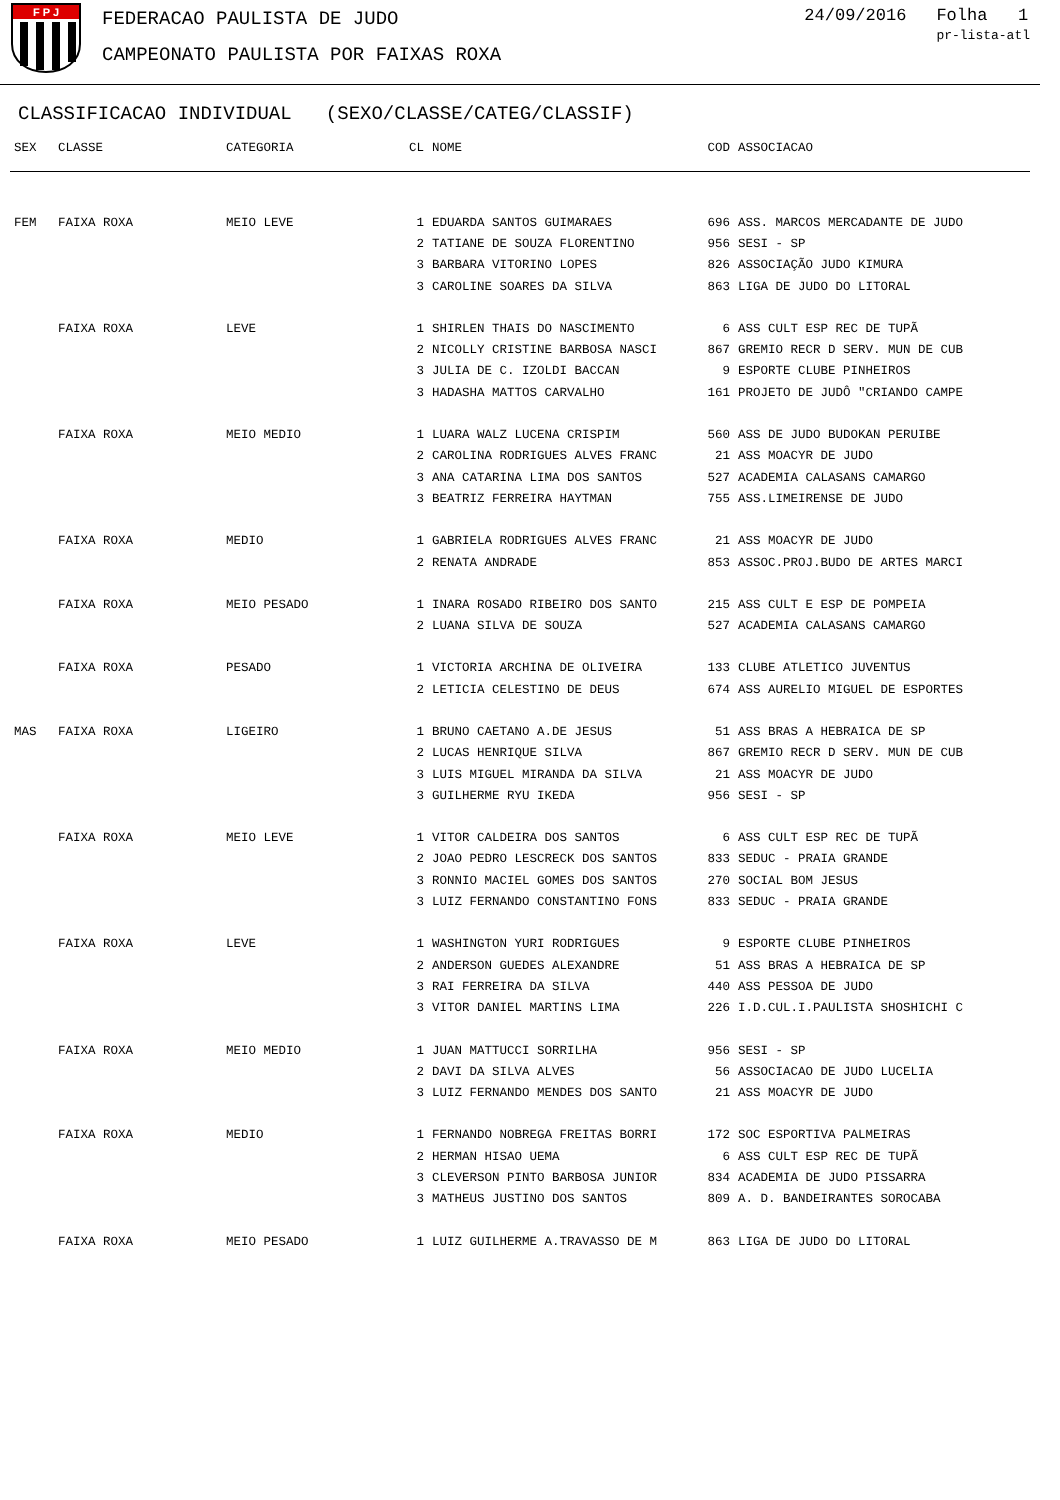F P J
FEDERACAO PAULISTA DE JUDO
CAMPEONATO PAULISTA POR FAIXAS ROXA
24/09/2016 Folha 1
pr-lista-atl
CLASSIFICACAO INDIVIDUAL (SEXO/CLASSE/CATEG/CLASSIF)
| SEX | CLASSE | CATEGORIA | CL | NOME | COD | ASSOCIACAO |
| --- | --- | --- | --- | --- | --- | --- |
| FEM | FAIXA ROXA | MEIO LEVE | 1 | EDUARDA SANTOS GUIMARAES | 696 | ASS. MARCOS MERCADANTE DE JUDO |
| | | | 2 | TATIANE DE SOUZA FLORENTINO | 956 | SESI - SP |
| | | | 3 | BARBARA VITORINO LOPES | 826 | ASSOCIAÇÃO JUDO KIMURA |
| | | | 3 | CAROLINE SOARES DA SILVA | 863 | LIGA DE JUDO DO LITORAL |
| | FAIXA ROXA | LEVE | 1 | SHIRLEN THAIS DO NASCIMENTO | 6 | ASS CULT ESP REC DE TUPÃ |
| | | | 2 | NICOLLY CRISTINE BARBOSA NASCI | 867 | GREMIO RECR D SERV. MUN DE CUB |
| | | | 3 | JULIA DE C. IZOLDI BACCAN | 9 | ESPORTE CLUBE PINHEIROS |
| | | | 3 | HADASHA MATTOS CARVALHO | 161 | PROJETO DE JUDÔ "CRIANDO CAMPE |
| | FAIXA ROXA | MEIO MEDIO | 1 | LUARA WALZ LUCENA CRISPIM | 560 | ASS DE JUDO BUDOKAN PERUIBE |
| | | | 2 | CAROLINA RODRIGUES ALVES FRANC | 21 | ASS MOACYR DE JUDO |
| | | | 3 | ANA CATARINA LIMA DOS SANTOS | 527 | ACADEMIA CALASANS CAMARGO |
| | | | 3 | BEATRIZ FERREIRA HAYTMAN | 755 | ASS.LIMEIRENSE DE JUDO |
| | FAIXA ROXA | MEDIO | 1 | GABRIELA RODRIGUES ALVES FRANC | 21 | ASS MOACYR DE JUDO |
| | | | 2 | RENATA ANDRADE | 853 | ASSOC.PROJ.BUDO DE ARTES MARCI |
| | FAIXA ROXA | MEIO PESADO | 1 | INARA ROSADO RIBEIRO DOS SANTO | 215 | ASS CULT E ESP DE POMPEIA |
| | | | 2 | LUANA SILVA DE SOUZA | 527 | ACADEMIA CALASANS CAMARGO |
| | FAIXA ROXA | PESADO | 1 | VICTORIA ARCHINA DE OLIVEIRA | 133 | CLUBE ATLETICO JUVENTUS |
| | | | 2 | LETICIA CELESTINO DE DEUS | 674 | ASS AURELIO MIGUEL DE ESPORTES |
| MAS | FAIXA ROXA | LIGEIRO | 1 | BRUNO CAETANO A.DE JESUS | 51 | ASS BRAS A HEBRAICA DE SP |
| | | | 2 | LUCAS HENRIQUE SILVA | 867 | GREMIO RECR D SERV. MUN DE CUB |
| | | | 3 | LUIS MIGUEL MIRANDA DA SILVA | 21 | ASS MOACYR DE JUDO |
| | | | 3 | GUILHERME RYU IKEDA | 956 | SESI - SP |
| | FAIXA ROXA | MEIO LEVE | 1 | VITOR CALDEIRA DOS SANTOS | 6 | ASS CULT ESP REC DE TUPÃ |
| | | | 2 | JOAO PEDRO LESCRECK DOS SANTOS | 833 | SEDUC - PRAIA GRANDE |
| | | | 3 | RONNIO MACIEL GOMES DOS SANTOS | 270 | SOCIAL BOM JESUS |
| | | | 3 | LUIZ FERNANDO CONSTANTINO FONS | 833 | SEDUC - PRAIA GRANDE |
| | FAIXA ROXA | LEVE | 1 | WASHINGTON YURI RODRIGUES | 9 | ESPORTE CLUBE PINHEIROS |
| | | | 2 | ANDERSON GUEDES ALEXANDRE | 51 | ASS BRAS A HEBRAICA DE SP |
| | | | 3 | RAI FERREIRA DA SILVA | 440 | ASS PESSOA DE JUDO |
| | | | 3 | VITOR DANIEL MARTINS LIMA | 226 | I.D.CUL.I.PAULISTA SHOSHICHI C |
| | FAIXA ROXA | MEIO MEDIO | 1 | JUAN MATTUCCI SORRILHA | 956 | SESI - SP |
| | | | 2 | DAVI DA SILVA ALVES | 56 | ASSOCIACAO DE JUDO LUCELIA |
| | | | 3 | LUIZ FERNANDO MENDES DOS SANTO | 21 | ASS MOACYR DE JUDO |
| | FAIXA ROXA | MEDIO | 1 | FERNANDO NOBREGA FREITAS BORRI | 172 | SOC ESPORTIVA PALMEIRAS |
| | | | 2 | HERMAN HISAO UEMA | 6 | ASS CULT ESP REC DE TUPÃ |
| | | | 3 | CLEVERSON PINTO BARBOSA JUNIOR | 834 | ACADEMIA DE JUDO PISSARRA |
| | | | 3 | MATHEUS JUSTINO DOS SANTOS | 809 | A. D. BANDEIRANTES SOROCABA |
| | FAIXA ROXA | MEIO PESADO | 1 | LUIZ GUILHERME A.TRAVASSO DE M | 863 | LIGA DE JUDO DO LITORAL |